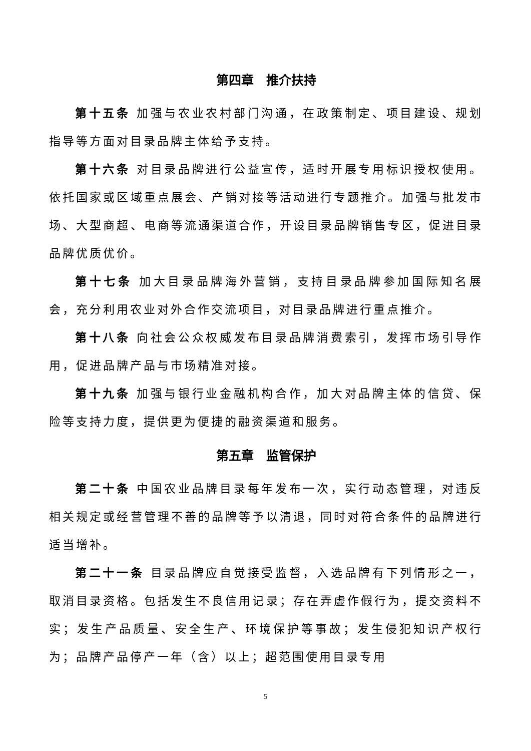第四章　推介扶持
第十五条 加强与农业农村部门沟通，在政策制定、项目建设、规划指导等方面对目录品牌主体给予支持。
第十六条 对目录品牌进行公益宣传，适时开展专用标识授权使用。依托国家或区域重点展会、产销对接等活动进行专题推介。加强与批发市场、大型商超、电商等流通渠道合作，开设目录品牌销售专区，促进目录品牌优质优价。
第十七条 加大目录品牌海外营销，支持目录品牌参加国际知名展会，充分利用农业对外合作交流项目，对目录品牌进行重点推介。
第十八条 向社会公众权威发布目录品牌消费索引，发挥市场引导作用，促进品牌产品与市场精准对接。
第十九条 加强与银行业金融机构合作，加大对品牌主体的信贷、保险等支持力度，提供更为便捷的融资渠道和服务。
第五章　监管保护
第二十条 中国农业品牌目录每年发布一次，实行动态管理，对违反相关规定或经营管理不善的品牌等予以清退，同时对符合条件的品牌进行适当增补。
第二十一条 目录品牌应自觉接受监督，入选品牌有下列情形之一，取消目录资格。包括发生不良信用记录；存在弄虚作假行为，提交资料不实；发生产品质量、安全生产、环境保护等事故；发生侵犯知识产权行为；品牌产品停产一年（含）以上；超范围使用目录专用
5